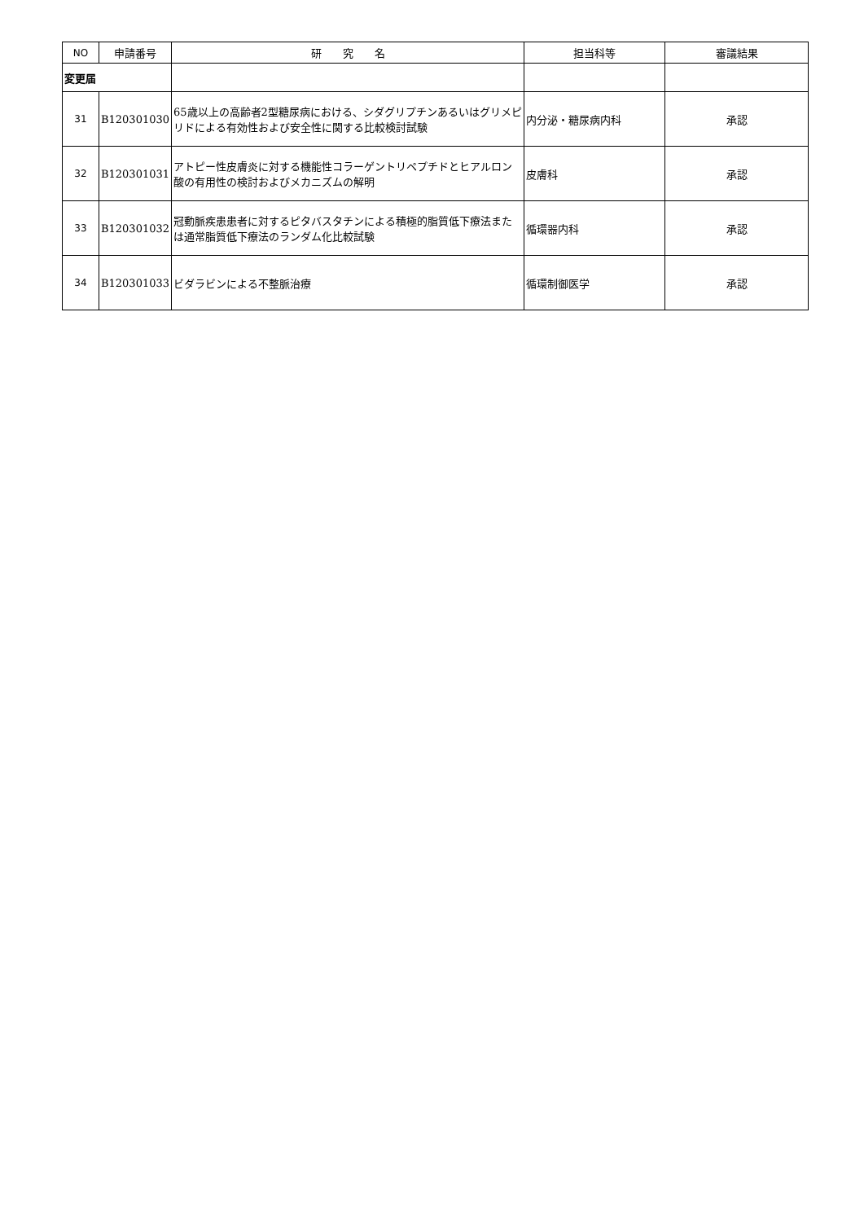| NO | 申請番号 | 研 究 名 | 担当科等 | 審議結果 |
| --- | --- | --- | --- | --- |
| 変更届 | | | | |
| 31 | B120301030 | 65歳以上の高齢者2型糖尿病における、シダグリプチンあるいはグリメピリドによる有効性および安全性に関する比較検討試験 | 内分泌・糖尿病内科 | 承認 |
| 32 | B120301031 | アトピー性皮膚炎に対する機能性コラーゲントリペプチドとヒアルロン酸の有用性の検討およびメカニズムの解明 | 皮膚科 | 承認 |
| 33 | B120301032 | 冠動脈疾患患者に対するピタバスタチンによる積極的脂質低下療法または通常脂質低下療法のランダム化比較試験 | 循環器内科 | 承認 |
| 34 | B120301033 | ビダラビンによる不整脈治療 | 循環制御医学 | 承認 |